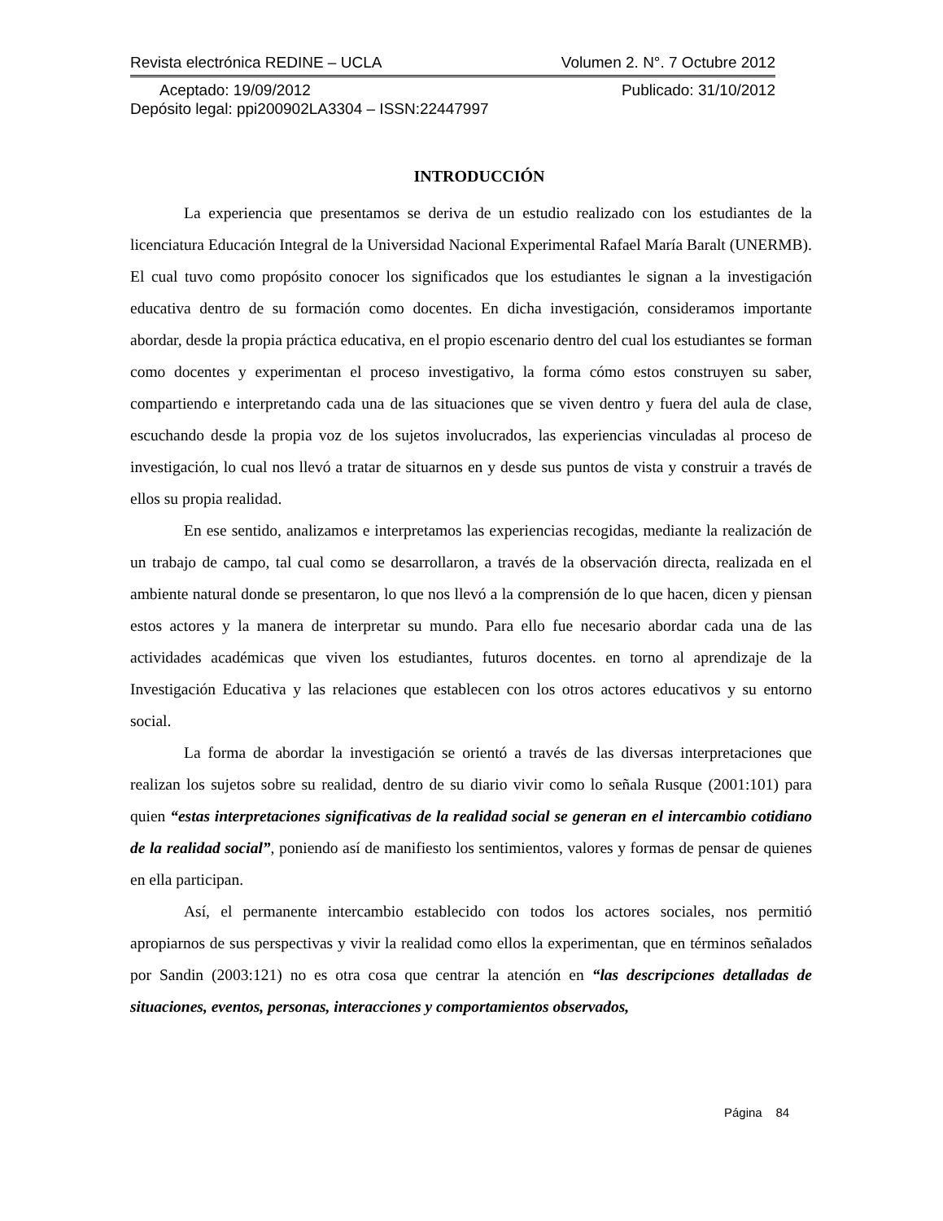Revista electrónica REDINE – UCLA Volumen 2. N°. 7 Octubre 2012
Aceptado: 19/09/2012 Publicado: 31/10/2012
Depósito legal: ppi200902LA3304 – ISSN:22447997
INTRODUCCIÓN
La experiencia que presentamos se deriva de un estudio realizado con los estudiantes de la licenciatura Educación Integral de la Universidad Nacional Experimental Rafael María Baralt (UNERMB). El cual tuvo como propósito conocer los significados que los estudiantes le signan a la investigación educativa dentro de su formación como docentes. En dicha investigación, consideramos importante abordar, desde la propia práctica educativa, en el propio escenario dentro del cual los estudiantes se forman como docentes y experimentan el proceso investigativo, la forma cómo estos construyen su saber, compartiendo e interpretando cada una de las situaciones que se viven dentro y fuera del aula de clase, escuchando desde la propia voz de los sujetos involucrados, las experiencias vinculadas al proceso de investigación, lo cual nos llevó a tratar de situarnos en y desde sus puntos de vista y construir a través de ellos su propia realidad.
En ese sentido, analizamos e interpretamos las experiencias recogidas, mediante la realización de un trabajo de campo, tal cual como se desarrollaron, a través de la observación directa, realizada en el ambiente natural donde se presentaron, lo que nos llevó a la comprensión de lo que hacen, dicen y piensan estos actores y la manera de interpretar su mundo. Para ello fue necesario abordar cada una de las actividades académicas que viven los estudiantes, futuros docentes. en torno al aprendizaje de la Investigación Educativa y las relaciones que establecen con los otros actores educativos y su entorno social.
La forma de abordar la investigación se orientó a través de las diversas interpretaciones que realizan los sujetos sobre su realidad, dentro de su diario vivir como lo señala Rusque (2001:101) para quien “estas interpretaciones significativas de la realidad social se generan en el intercambio cotidiano de la realidad social”, poniendo así de manifiesto los sentimientos, valores y formas de pensar de quienes en ella participan.
Así, el permanente intercambio establecido con todos los actores sociales, nos permitió apropiarnos de sus perspectivas y vivir la realidad como ellos la experimentan, que en términos señalados por Sandin (2003:121) no es otra cosa que centrar la atención en “las descripciones detalladas de situaciones, eventos, personas, interacciones y comportamientos observados,
Página 84